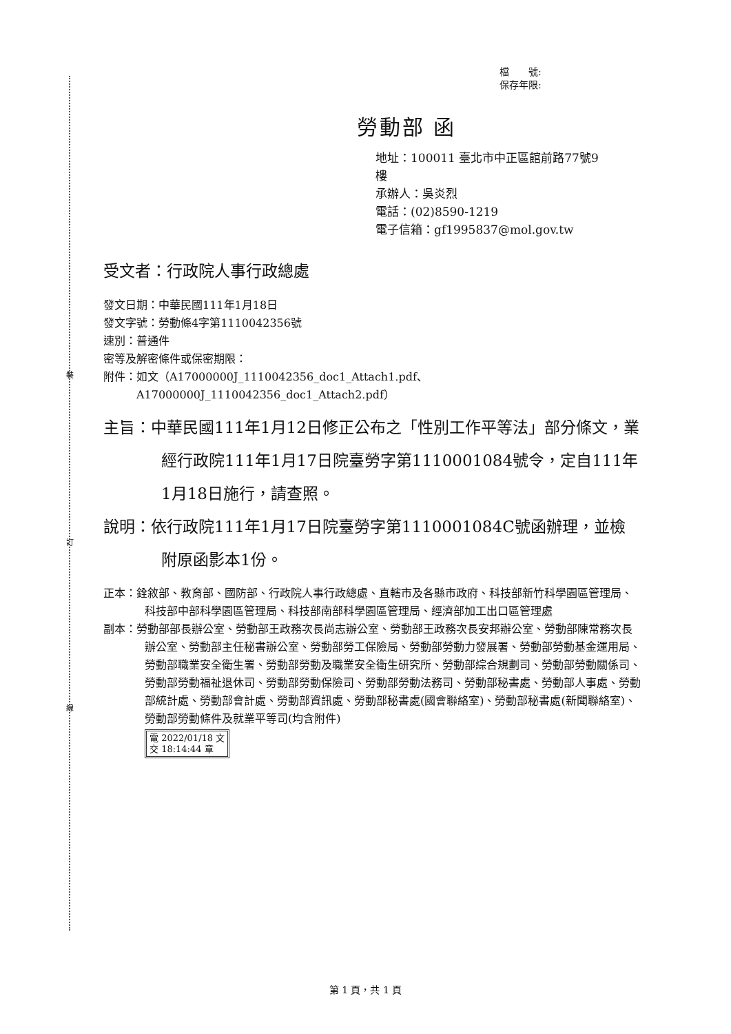裝
訂
線
檔　　號:
保存年限:
勞動部 函
地址：100011 臺北市中正區館前路77號9
樓
承辦人：吳炎烈
電話：(02)8590-1219
電子信箱：gf1995837@mol.gov.tw
受文者：行政院人事行政總處
發文日期：中華民國111年1月18日
發文字號：勞動條4字第1110042356號
速別：普通件
密等及解密條件或保密期限：
附件：如文（A17000000J_1110042356_doc1_Attach1.pdf、
　　　A17000000J_1110042356_doc1_Attach2.pdf）
主旨：中華民國111年1月12日修正公布之「性別工作平等法」部分條文，業經行政院111年1月17日院臺勞字第1110001084號令，定自111年1月18日施行，請查照。
說明：依行政院111年1月17日院臺勞字第1110001084C號函辦理，並檢附原函影本1份。
正本：銓敘部、教育部、國防部、行政院人事行政總處、直轄市及各縣市政府、科技部新竹科學園區管理局、科技部中部科學園區管理局、科技部南部科學園區管理局、經濟部加工出口區管理處
副本：勞動部部長辦公室、勞動部王政務次長尚志辦公室、勞動部王政務次長安邦辦公室、勞動部陳常務次長辦公室、勞動部主任秘書辦公室、勞動部勞工保險局、勞動部勞動力發展署、勞動部勞動基金運用局、勞動部職業安全衛生署、勞動部勞動及職業安全衛生研究所、勞動部綜合規劃司、勞動部勞動關係司、勞動部勞動福祉退休司、勞動部勞動保險司、勞動部勞動法務司、勞動部秘書處、勞動部人事處、勞動部統計處、勞動部會計處、勞動部資訊處、勞動部秘書處(國會聯絡室)、勞動部秘書處(新聞聯絡室)、勞動部勞動條件及就業平等司(均含附件)
電 2022/01/18 文
交 18:14:44 章
第 1 頁，共 1 頁